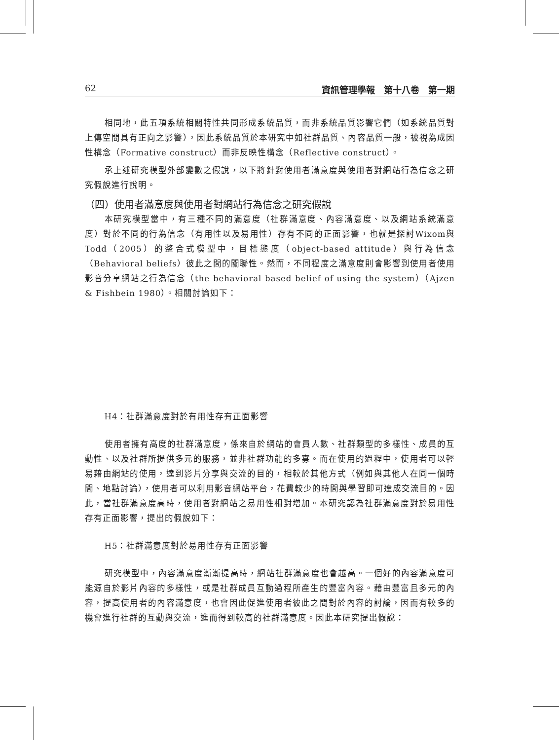62 資訊管理學報　第十八卷　第一期
相同地，此五項系統相關特性共同形成系統品質，而非系統品質影響它們（如系統品質對上傳空間具有正向之影響），因此系統品質於本研究中如社群品質、內容品質一般，被視為成因性構念（Formative construct）而非反映性構念（Reflective construct）。
承上述研究模型外部變數之假說，以下將針對使用者滿意度與使用者對網站行為信念之研究假說進行說明。
（四）使用者滿意度與使用者對網站行為信念之研究假說
本研究模型當中，有三種不同的滿意度（社群滿意度、內容滿意度、以及網站系統滿意度）對於不同的行為信念（有用性以及易用性）存有不同的正面影響，也就是探討Wixom與Todd（2005）的整合式模型中，目標態度（object-based attitude）與行為信念（Behavioral beliefs）彼此之間的關聯性。然而，不同程度之滿意度則會影響到使用者使用影音分享網站之行為信念（the behavioral based belief of using the system）（Ajzen & Fishbein 1980）。相關討論如下：
H4：社群滿意度對於有用性存有正面影響
使用者擁有高度的社群滿意度，係來自於網站的會員人數、社群類型的多樣性、成員的互動性、以及社群所提供多元的服務，並非社群功能的多寡。而在使用的過程中，使用者可以輕易藉由網站的使用，達到影片分享與交流的目的，相較於其他方式（例如與其他人在同一個時間、地點討論），使用者可以利用影音網站平台，花費較少的時間與學習即可達成交流目的。因此，當社群滿意度高時，使用者對網站之易用性相對增加。本研究認為社群滿意度對於易用性存有正面影響，提出的假說如下：
H5：社群滿意度對於易用性存有正面影響
研究模型中，內容滿意度漸漸提高時，網站社群滿意度也會越高。一個好的內容滿意度可能源自於影片內容的多樣性，或是社群成員互動過程所產生的豐富內容。藉由豐富且多元的內容，提高使用者的內容滿意度，也會因此促進使用者彼此之間對於內容的討論，因而有較多的機會進行社群的互動與交流，進而得到較高的社群滿意度。因此本研究提出假說：